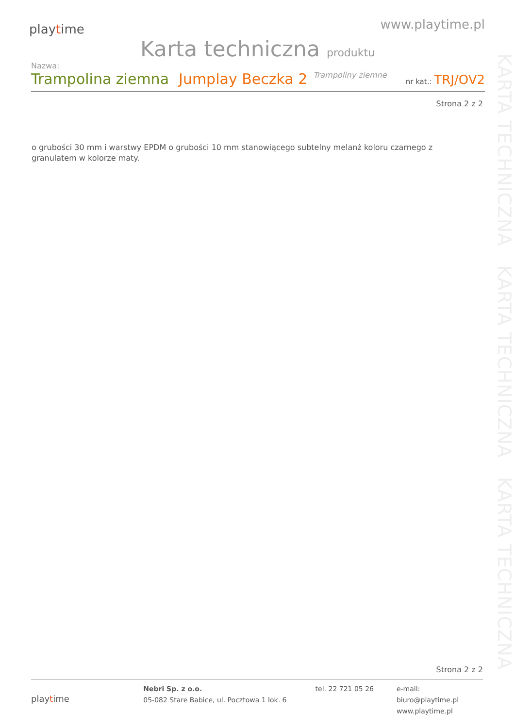KARTA TECHNICZNA KARTA TECHNICZNA KARTA TECHNICZNA
playtime
www.playtime.pl
Karta techniczna produktu
Nazwa:
Trampolina ziemna Jumplay Beczka 2 Trampoliny ziemne nr kat.: TRJ/OV2
Strona 2 z 2
o grubości 30 mm i warstwy EPDM o grubości 10 mm stanowiącego subtelny melanż koloru czarnego z granulatem w kolorze maty.
Strona 2 z 2
playtime
Nebri Sp. z o.o.
05-082 Stare Babice, ul. Pocztowa 1 lok. 6
tel. 22 721 05 26 e-mail: biuro@playtime.pl
www.playtime.pl